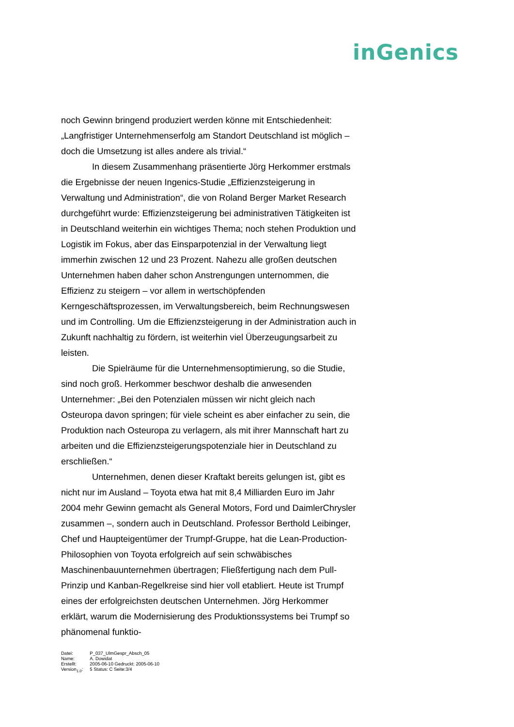inGenics
noch Gewinn bringend produziert werden könne mit Entschiedenheit: „Langfristiger Unternehmenserfolg am Standort Deutschland ist möglich – doch die Umsetzung ist alles andere als trivial.“
In diesem Zusammenhang präsentierte Jörg Herkommer erstmals die Ergebnisse der neuen Ingenics-Studie „Effizienzsteigerung in Verwaltung und Administration“, die von Roland Berger Market Research durchgeführt wurde: Effizienzsteigerung bei administrativen Tätigkeiten ist in Deutschland weiterhin ein wichtiges Thema; noch stehen Produktion und Logistik im Fokus, aber das Einsparpotenzial in der Verwaltung liegt immerhin zwischen 12 und 23 Prozent. Nahezu alle großen deutschen Unternehmen haben daher schon Anstrengungen unternommen, die Effizienz zu steigern – vor allem in wertschöpfenden Kerngeschäftsprozessen, im Verwaltungsbereich, beim Rechnungswesen und im Controlling. Um die Effizienzsteigerung in der Administration auch in Zukunft nachhaltig zu fördern, ist weiterhin viel Überzeugungsarbeit zu leisten.
Die Spielräume für die Unternehmensoptimierung, so die Studie, sind noch groß. Herkommer beschwor deshalb die anwesenden Unternehmer: „Bei den Potenzialen müssen wir nicht gleich nach Osteuropa davon springen; für viele scheint es aber einfacher zu sein, die Produktion nach Osteuropa zu verlagern, als mit ihrer Mannschaft hart zu arbeiten und die Effizienzsteigerungspotenziale hier in Deutschland zu erschließen.“
Unternehmen, denen dieser Kraftakt bereits gelungen ist, gibt es nicht nur im Ausland – Toyota etwa hat mit 8,4 Milliarden Euro im Jahr 2004 mehr Gewinn gemacht als General Motors, Ford und DaimlerChrysler zusammen –, sondern auch in Deutschland. Professor Berthold Leibinger, Chef und Haupteigentümer der Trumpf-Gruppe, hat die Lean-Production-Philosophien von Toyota erfolgreich auf sein schwäbisches Maschinenbauunternehmen übertragen; Fließfertigung nach dem Pull-Prinzip und Kanban-Regelkreise sind hier voll etabliert. Heute ist Trumpf eines der erfolgreichsten deutschen Unternehmen. Jörg Herkommer erklärt, warum die Modernisierung des Produktionssystems bei Trumpf so phänomenal funktio-
| Datei: | P_037_UlmGespr_Absch_05 |
| Name: | A. Dowidat |
| Erstellt: | 2005-06-10 Gedruckt: 2005-06-10 |
| Version<sub>1.0</sub>: | 5 Status: C Seite:3/4 |